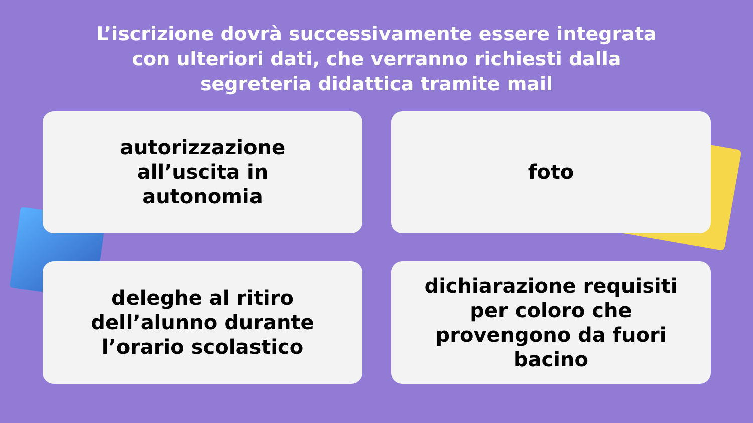L’iscrizione dovrà successivamente essere integrata con ulteriori dati, che verranno richiesti dalla segreteria didattica tramite mail
autorizzazione
all’uscita in
autonomia
foto
deleghe al ritiro
dell’alunno durante
l’orario scolastico
dichiarazione requisiti
per coloro che
provengono da fuori
bacino